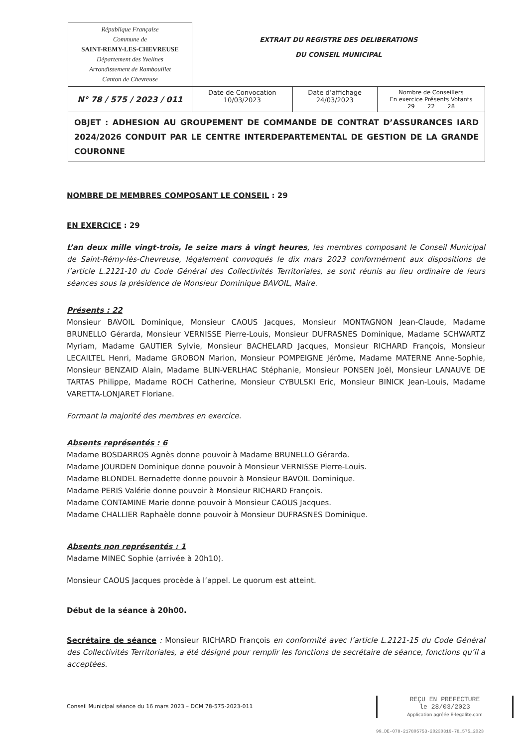| République Française Commune de SAINT-REMY-LES-CHEVREUSE Département des Yvelines Arrondissement de Rambouillet Canton de Chevreuse | EXTRAIT DU REGISTRE DES DELIBERATIONS DU CONSEIL MUNICIPAL | | |
| N° 78 / 575 / 2023 / 011 | Date de Convocation 10/03/2023 | Date d’affichage 24/03/2023 | Nombre de Conseillers En exercice Présents Votants 29 22 28 |
| OBJET : ADHESION AU GROUPEMENT DE COMMANDE DE CONTRAT D’ASSURANCES IARD 2024/2026 CONDUIT PAR LE CENTRE INTERDEPARTEMENTAL DE GESTION DE LA GRANDE COURONNE | | | |
NOMBRE DE MEMBRES COMPOSANT LE CONSEIL : 29
EN EXERCICE : 29
L’an deux mille vingt-trois, le seize mars à vingt heures, les membres composant le Conseil Municipal de Saint-Rémy-lès-Chevreuse, légalement convoqués le dix mars 2023 conformément aux dispositions de l’article L.2121-10 du Code Général des Collectivités Territoriales, se sont réunis au lieu ordinaire de leurs séances sous la présidence de Monsieur Dominique BAVOIL, Maire.
Présents : 22
Monsieur BAVOIL Dominique, Monsieur CAOUS Jacques, Monsieur MONTAGNON Jean-Claude, Madame BRUNELLO Gérarda, Monsieur VERNISSE Pierre-Louis, Monsieur DUFRASNES Dominique, Madame SCHWARTZ Myriam, Madame GAUTIER Sylvie, Monsieur BACHELARD Jacques, Monsieur RICHARD François, Monsieur LECAILTEL Henri, Madame GROBON Marion, Monsieur POMPEIGNE Jérôme, Madame MATERNE Anne-Sophie, Monsieur BENZAID Alain, Madame BLIN-VERLHAC Stéphanie, Monsieur PONSEN Joël, Monsieur LANAUVE DE TARTAS Philippe, Madame ROCH Catherine, Monsieur CYBULSKI Eric, Monsieur BINICK Jean-Louis, Madame VARETTA-LONJARET Floriane.
Formant la majorité des membres en exercice.
Absents représentés : 6
Madame BOSDARROS Agnès donne pouvoir à Madame BRUNELLO Gérarda.
Madame JOURDEN Dominique donne pouvoir à Monsieur VERNISSE Pierre-Louis.
Madame BLONDEL Bernadette donne pouvoir à Monsieur BAVOIL Dominique.
Madame PERIS Valérie donne pouvoir à Monsieur RICHARD François.
Madame CONTAMINE Marie donne pouvoir à Monsieur CAOUS Jacques.
Madame CHALLIER Raphaèle donne pouvoir à Monsieur DUFRASNES Dominique.
Absents non représentés : 1
Madame MINEC Sophie (arrivée à 20h10).
Monsieur CAOUS Jacques procède à l’appel. Le quorum est atteint.
Début de la séance à 20h00.
Secrétaire de séance : Monsieur RICHARD François en conformité avec l’article L.2121-15 du Code Général des Collectivités Territoriales, a été désigné pour remplir les fonctions de secrétaire de séance, fonctions qu’il a acceptées.
Conseil Municipal séance du 16 mars 2023 – DCM 78-575-2023-011
REÇU EN PREFECTURE
le 28/03/2023
Application agréée E-legalite.com
99_DE-078-217805753-20230316-78_575_2023